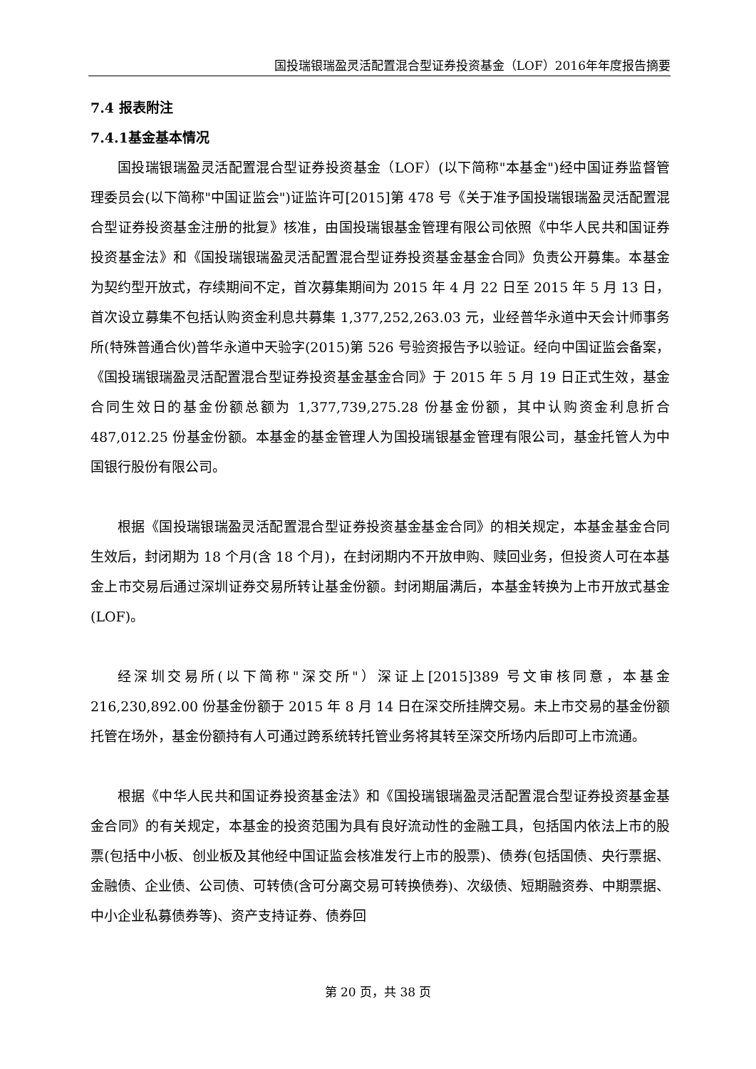国投瑞银瑞盈灵活配置混合型证券投资基金（LOF）2016年年度报告摘要
7.4 报表附注
7.4.1基金基本情况
国投瑞银瑞盈灵活配置混合型证券投资基金（LOF）(以下简称"本基金")经中国证券监督管理委员会(以下简称"中国证监会")证监许可[2015]第 478 号《关于准予国投瑞银瑞盈灵活配置混合型证券投资基金注册的批复》核准，由国投瑞银基金管理有限公司依照《中华人民共和国证券投资基金法》和《国投瑞银瑞盈灵活配置混合型证券投资基金基金合同》负责公开募集。本基金为契约型开放式，存续期间不定，首次募集期间为 2015 年 4 月 22 日至 2015 年 5 月 13 日，首次设立募集不包括认购资金利息共募集 1,377,252,263.03 元，业经普华永道中天会计师事务所(特殊普通合伙)普华永道中天验字(2015)第 526 号验资报告予以验证。经向中国证监会备案，《国投瑞银瑞盈灵活配置混合型证券投资基金基金合同》于 2015 年 5 月 19 日正式生效，基金合同生效日的基金份额总额为 1,377,739,275.28 份基金份额，其中认购资金利息折合 487,012.25 份基金份额。本基金的基金管理人为国投瑞银基金管理有限公司，基金托管人为中国银行股份有限公司。
根据《国投瑞银瑞盈灵活配置混合型证券投资基金基金合同》的相关规定，本基金基金合同生效后，封闭期为 18 个月(含 18 个月)，在封闭期内不开放申购、赎回业务，但投资人可在本基金上市交易后通过深圳证券交易所转让基金份额。封闭期届满后，本基金转换为上市开放式基金(LOF)。
经深圳交易所(以下简称"深交所"）深证上[2015]389 号文审核同意，本基金 216,230,892.00 份基金份额于 2015 年 8 月 14 日在深交所挂牌交易。未上市交易的基金份额托管在场外，基金份额持有人可通过跨系统转托管业务将其转至深交所场内后即可上市流通。
根据《中华人民共和国证券投资基金法》和《国投瑞银瑞盈灵活配置混合型证券投资基金基金合同》的有关规定，本基金的投资范围为具有良好流动性的金融工具，包括国内依法上市的股票(包括中小板、创业板及其他经中国证监会核准发行上市的股票)、债券(包括国债、央行票据、金融债、企业债、公司债、可转债(含可分离交易可转换债券)、次级债、短期融资券、中期票据、中小企业私募债券等)、资产支持证券、债券回
第 20 页，共 38 页